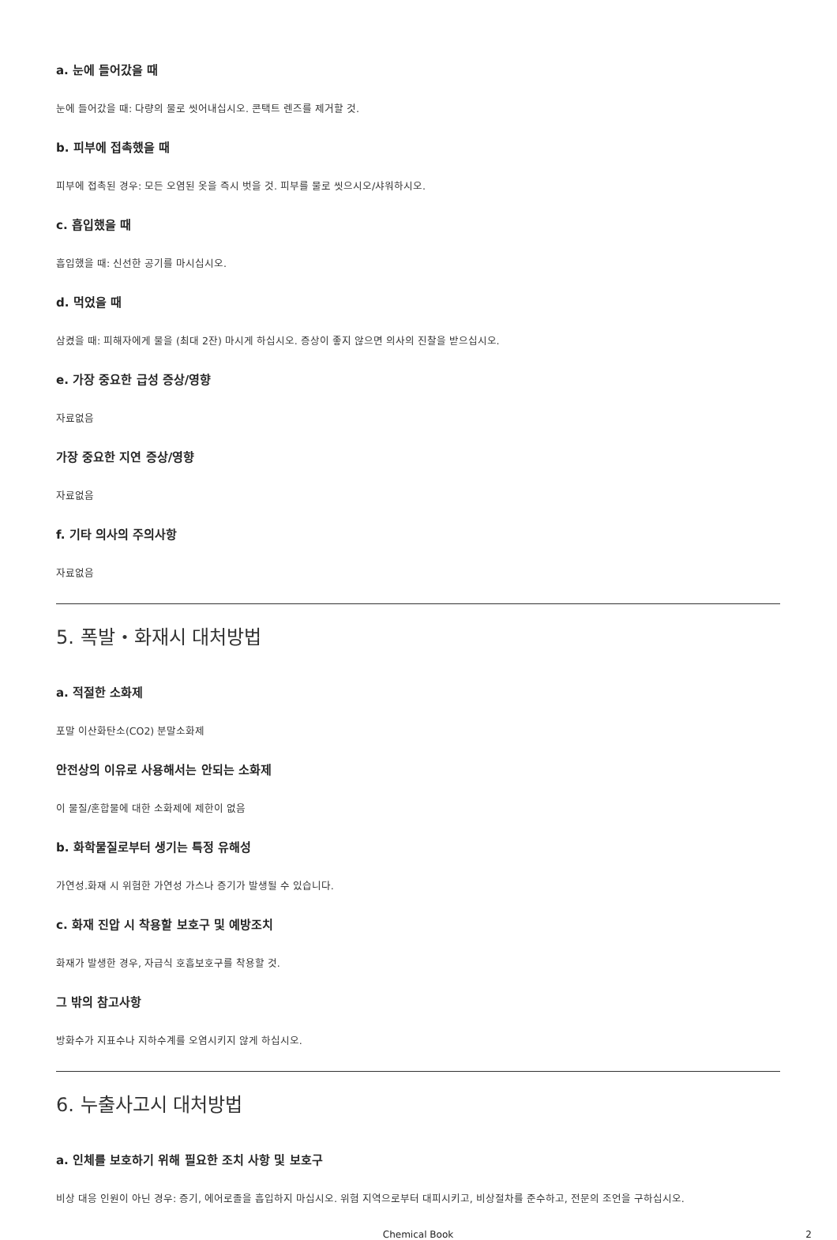a. 눈에 들어갔을 때
눈에 들어갔을 때: 다량의 물로 씻어내십시오. 콘택트 렌즈를 제거할 것.
b. 피부에 접촉했을 때
피부에 접촉된 경우: 모든 오염된 옷을 즉시 벗을 것. 피부를 물로 씻으시오/샤워하시오.
c. 흡입했을 때
흡입했을 때: 신선한 공기를 마시십시오.
d. 먹었을 때
삼켰을 때: 피해자에게 물을 (최대 2잔) 마시게 하십시오. 증상이 좋지 않으면 의사의 진찰을 받으십시오.
e. 가장 중요한 급성 증상/영향
자료없음
가장 중요한 지연 증상/영향
자료없음
f. 기타 의사의 주의사항
자료없음
5. 폭발・화재시 대처방법
a. 적절한 소화제
포말 이산화탄소(CO2) 분말소화제
안전상의 이유로 사용해서는 안되는 소화제
이 물질/혼합물에 대한 소화제에 제한이 없음
b. 화학물질로부터 생기는 특정 유해성
가연성.화재 시 위험한 가연성 가스나 증기가 발생될 수 있습니다.
c. 화재 진압 시 착용할 보호구 및 예방조치
화재가 발생한 경우, 자급식 호흡보호구를 착용할 것.
그 밖의 참고사항
방화수가 지표수나 지하수계를 오염시키지 않게 하십시오.
6. 누출사고시 대처방법
a. 인체를 보호하기 위해 필요한 조치 사항 및 보호구
비상 대응 인원이 아닌 경우: 증기, 에어로졸을 흡입하지 마십시오. 위험 지역으로부터 대피시키고, 비상절차를 준수하고, 전문의 조언을 구하십시오.
Chemical Book 2